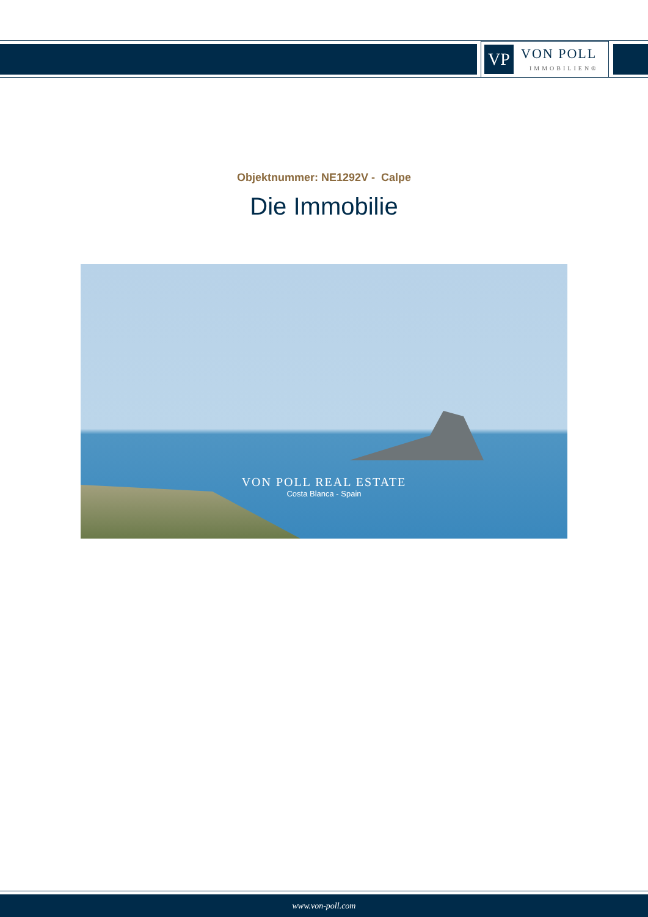VP
VON POLL
IMMOBILIEN®
Objektnummer: NE1292V - Calpe
Die Immobilie
VON POLL REAL ESTATE
Costa Blanca - Spain
www.von-poll.com